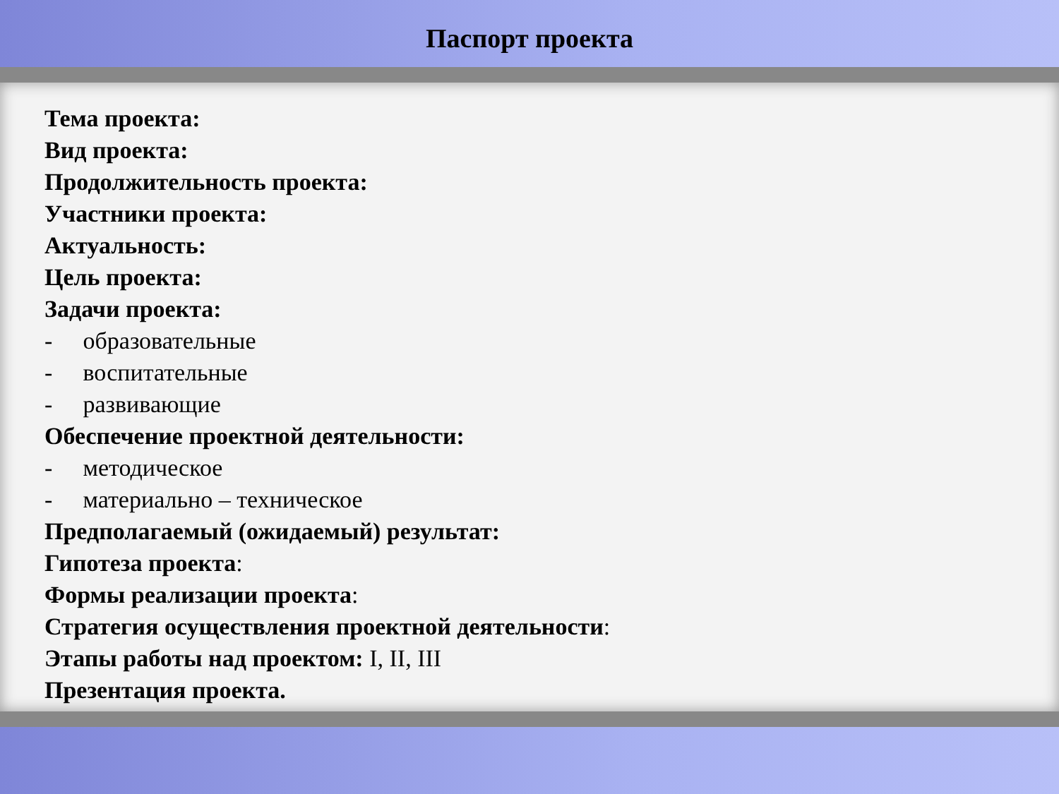Паспорт проекта
Тема проекта:
Вид проекта:
Продолжительность проекта:
Участники проекта:
Актуальность:
Цель проекта:
Задачи проекта:
- образовательные
- воспитательные
- развивающие
Обеспечение проектной деятельности:
- методическое
- материально – техническое
Предполагаемый (ожидаемый) результат:
Гипотеза проекта:
Формы реализации проекта:
Стратегия осуществления проектной деятельности:
Этапы работы над проектом: I, II, III
Презентация проекта.